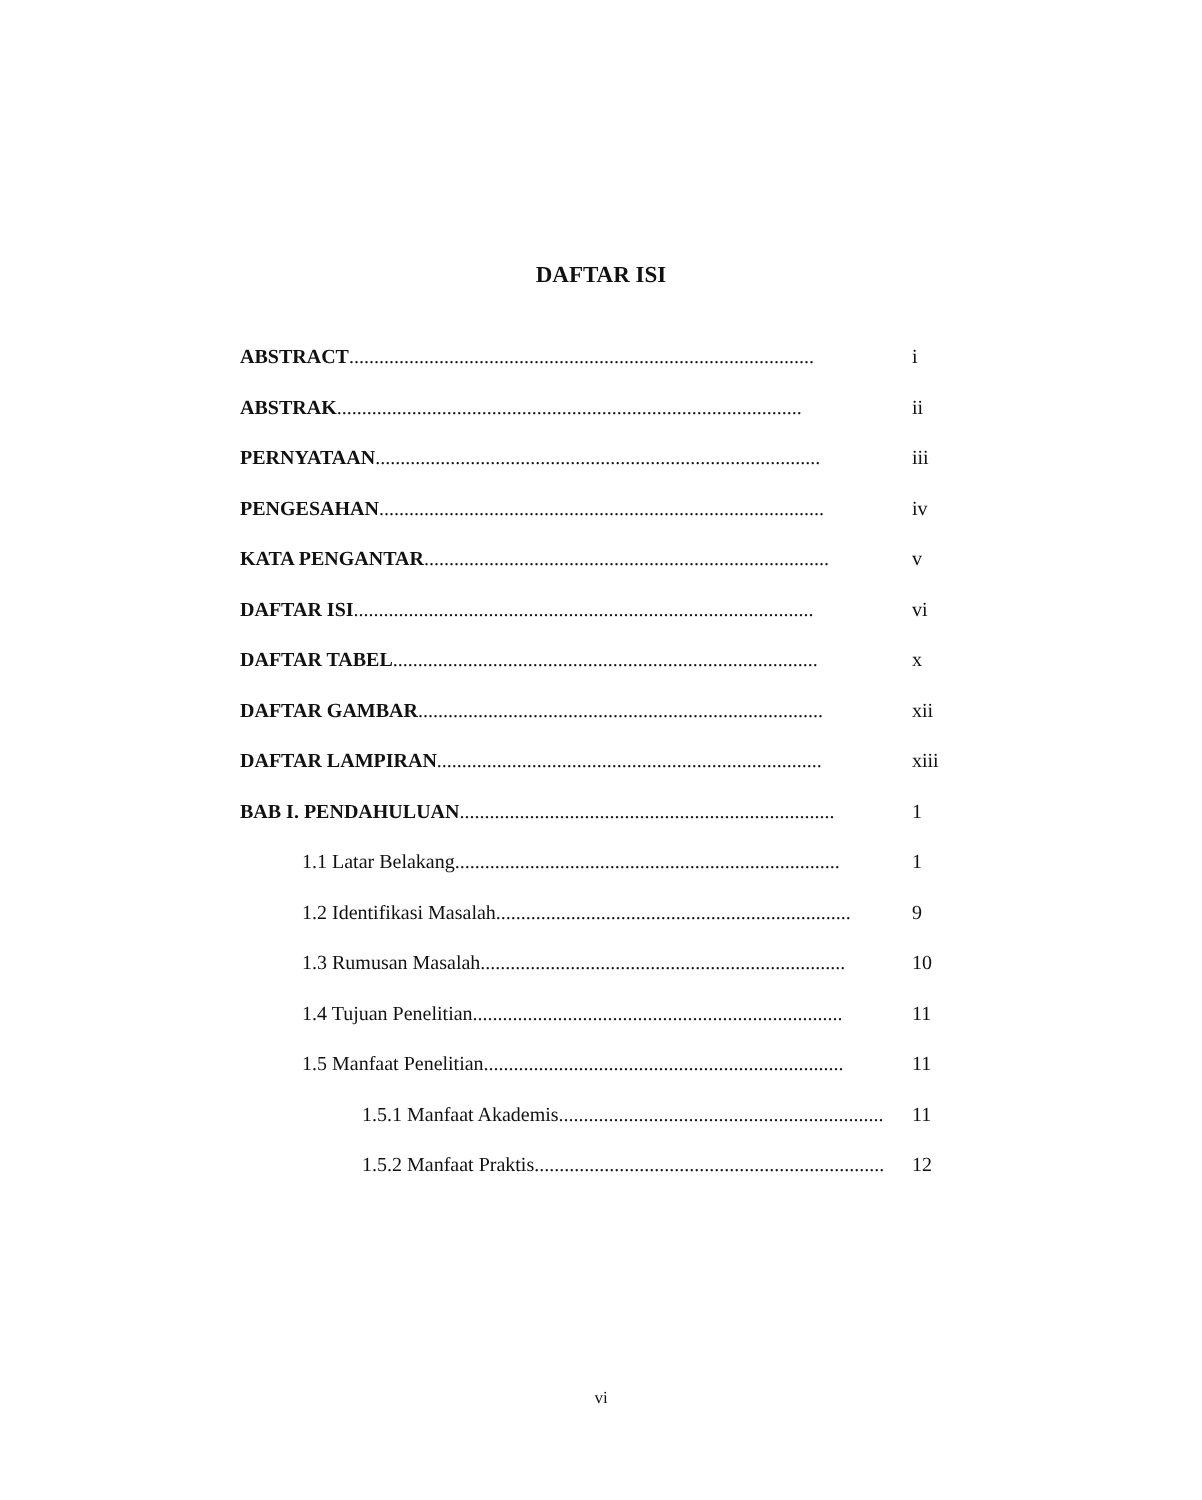DAFTAR ISI
ABSTRACT............................................................................................. i
ABSTRAK............................................................................................. ii
PERNYATAAN......................................................................................... iii
PENGESAHAN......................................................................................... iv
KATA PENGANTAR................................................................................. v
DAFTAR ISI............................................................................................ vi
DAFTAR TABEL..................................................................................... x
DAFTAR GAMBAR................................................................................. xii
DAFTAR LAMPIRAN............................................................................. xiii
BAB I. PENDAHULUAN........................................................................... 1
1.1 Latar Belakang............................................................................. 1
1.2 Identifikasi Masalah....................................................................... 9
1.3 Rumusan Masalah......................................................................... 10
1.4 Tujuan Penelitian.......................................................................... 11
1.5 Manfaat Penelitian........................................................................ 11
1.5.1 Manfaat Akademis................................................................. 11
1.5.2 Manfaat Praktis...................................................................... 12
vi